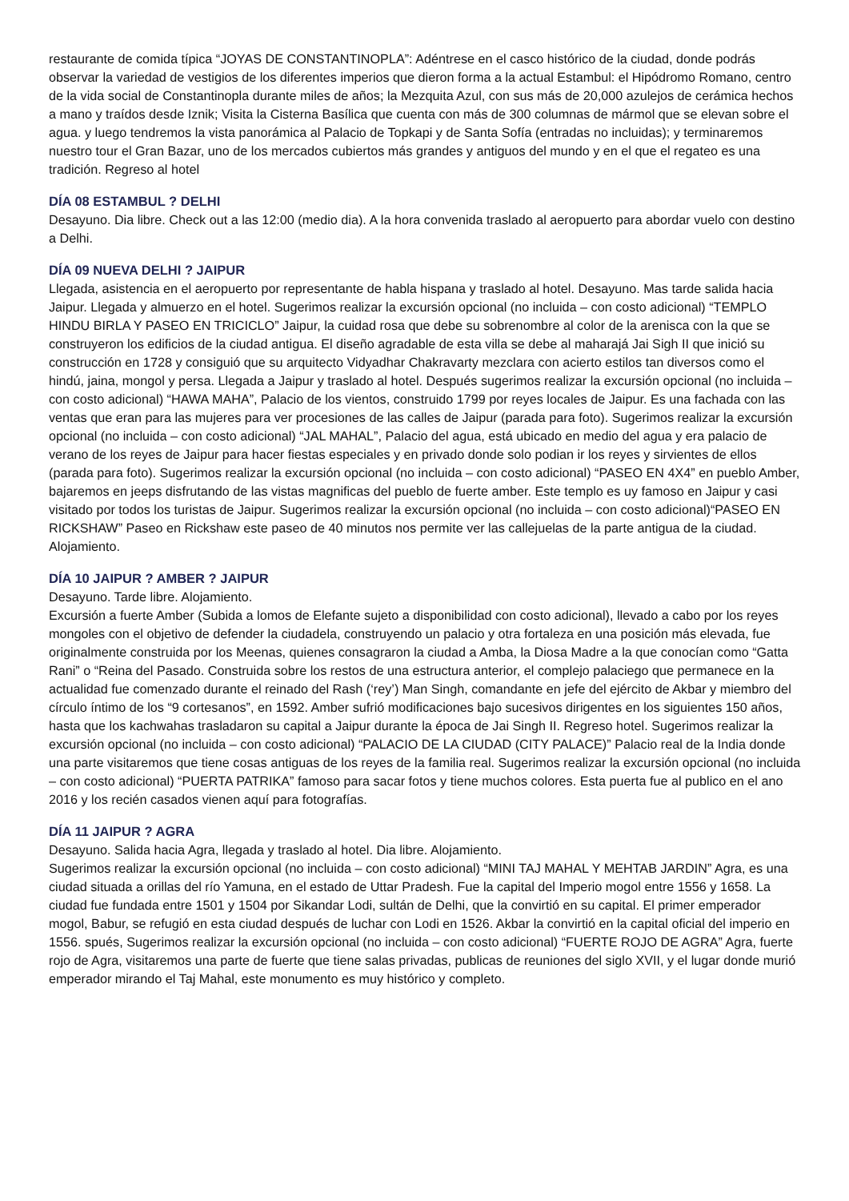restaurante de comida típica “JOYAS DE CONSTANTINOPLA”: Adéntrese en el casco histórico de la ciudad, donde podrás observar la variedad de vestigios de los diferentes imperios que dieron forma a la actual Estambul: el Hipódromo Romano, centro de la vida social de Constantinopla durante miles de años; la Mezquita Azul, con sus más de 20,000 azulejos de cerámica hechos a mano y traídos desde Iznik; Visita la Cisterna Basílica que cuenta con más de 300 columnas de mármol que se elevan sobre el agua. y luego tendremos la vista panorámica al Palacio de Topkapi y de Santa Sofía (entradas no incluidas); y terminaremos nuestro tour el Gran Bazar, uno de los mercados cubiertos más grandes y antiguos del mundo y en el que el regateo es una tradición. Regreso al hotel
DÍA 08 ESTAMBUL ? DELHI
Desayuno. Dia libre. Check out a las 12:00 (medio dia). A la hora convenida traslado al aeropuerto para abordar vuelo con destino a Delhi.
DÍA 09 NUEVA DELHI ? JAIPUR
Llegada, asistencia en el aeropuerto por representante de habla hispana y traslado al hotel. Desayuno. Mas tarde salida hacia Jaipur. Llegada y almuerzo en el hotel. Sugerimos realizar la excursión opcional (no incluida – con costo adicional) “TEMPLO HINDU BIRLA Y PASEO EN TRICICLO” Jaipur, la cuidad rosa que debe su sobrenombre al color de la arenisca con la que se construyeron los edificios de la ciudad antigua. El diseño agradable de esta villa se debe al maharajá Jai Sigh II que inició su construcción en 1728 y consiguió que su arquitecto Vidyadhar Chakravarty mezclara con acierto estilos tan diversos como el hindú, jaina, mongol y persa. Llegada a Jaipur y traslado al hotel. Después sugerimos realizar la excursión opcional (no incluida – con costo adicional) “HAWA MAHA”, Palacio de los vientos, construido 1799 por reyes locales de Jaipur. Es una fachada con las ventas que eran para las mujeres para ver procesiones de las calles de Jaipur (parada para foto). Sugerimos realizar la excursión opcional (no incluida – con costo adicional) “JAL MAHAL”, Palacio del agua, está ubicado en medio del agua y era palacio de verano de los reyes de Jaipur para hacer fiestas especiales y en privado donde solo podian ir los reyes y sirvientes de ellos (parada para foto). Sugerimos realizar la excursión opcional (no incluida – con costo adicional) “PASEO EN 4X4” en pueblo Amber, bajaremos en jeeps disfrutando de las vistas magnificas del pueblo de fuerte amber. Este templo es uy famoso en Jaipur y casi visitado por todos los turistas de Jaipur. Sugerimos realizar la excursión opcional (no incluida – con costo adicional)“PASEO EN RICKSHAW” Paseo en Rickshaw este paseo de 40 minutos nos permite ver las callejuelas de la parte antigua de la ciudad. Alojamiento.
DÍA 10 JAIPUR ? AMBER ? JAIPUR
Desayuno. Tarde libre. Alojamiento.
Excursión a fuerte Amber (Subida a lomos de Elefante sujeto a disponibilidad con costo adicional), llevado a cabo por los reyes mongoles con el objetivo de defender la ciudadela, construyendo un palacio y otra fortaleza en una posición más elevada, fue originalmente construida por los Meenas, quienes consagraron la ciudad a Amba, la Diosa Madre a la que conocían como “Gatta Rani” o “Reina del Pasado. Construida sobre los restos de una estructura anterior, el complejo palaciego que permanece en la actualidad fue comenzado durante el reinado del Rash (‘rey’) Man Singh, comandante en jefe del ejército de Akbar y miembro del círculo íntimo de los “9 cortesanos”, en 1592. Amber sufrió modificaciones bajo sucesivos dirigentes en los siguientes 150 años, hasta que los kachwahas trasladaron su capital a Jaipur durante la época de Jai Singh II. Regreso hotel. Sugerimos realizar la excursión opcional (no incluida – con costo adicional) “PALACIO DE LA CIUDAD (CITY PALACE)” Palacio real de la India donde una parte visitaremos que tiene cosas antiguas de los reyes de la familia real. Sugerimos realizar la excursión opcional (no incluida – con costo adicional) “PUERTA PATRIKA” famoso para sacar fotos y tiene muchos colores. Esta puerta fue al publico en el ano 2016 y los recién casados vienen aquí para fotografías.
DÍA 11 JAIPUR ? AGRA
Desayuno. Salida hacia Agra, llegada y traslado al hotel. Dia libre. Alojamiento.
Sugerimos realizar la excursión opcional (no incluida – con costo adicional) “MINI TAJ MAHAL Y MEHTAB JARDIN” Agra, es una ciudad situada a orillas del río Yamuna, en el estado de Uttar Pradesh. Fue la capital del Imperio mogol entre 1556 y 1658. La ciudad fue fundada entre 1501 y 1504 por Sikandar Lodi, sultán de Delhi, que la convirtió en su capital. El primer emperador mogol, Babur, se refugió en esta ciudad después de luchar con Lodi en 1526. Akbar la convirtió en la capital oficial del imperio en 1556. spués, Sugerimos realizar la excursión opcional (no incluida – con costo adicional) “FUERTE ROJO DE AGRA” Agra, fuerte rojo de Agra, visitaremos una parte de fuerte que tiene salas privadas, publicas de reuniones del siglo XVII, y el lugar donde murió emperador mirando el Taj Mahal, este monumento es muy histórico y completo.